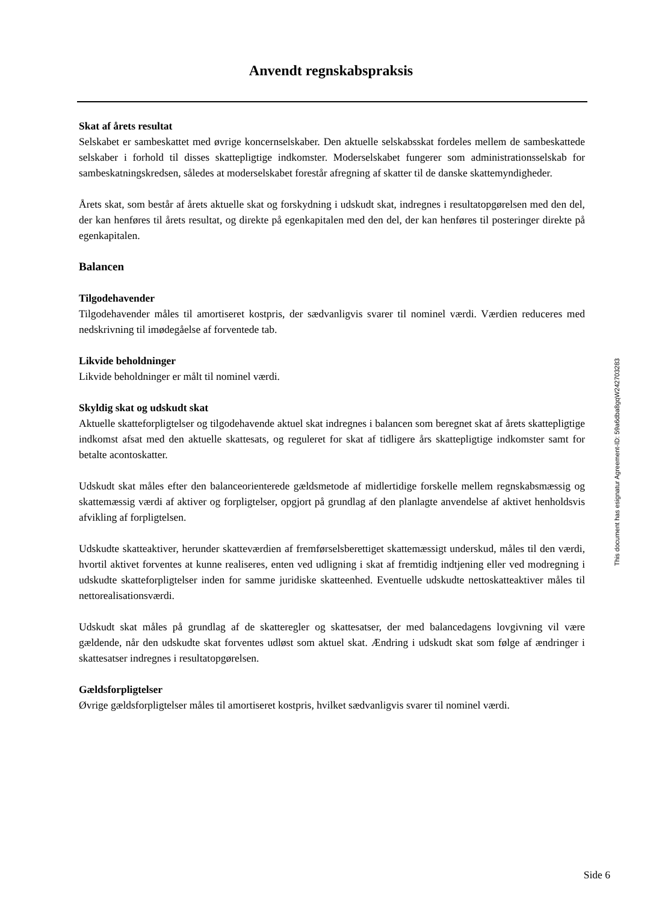Anvendt regnskabspraksis
Skat af årets resultat
Selskabet er sambeskattet med øvrige koncernselskaber. Den aktuelle selskabsskat fordeles mellem de sambeskattede selskaber i forhold til disses skattepligtige indkomster. Moderselskabet fungerer som administrationsselskab for sambeskatningskredsen, således at moderselskabet forestår afregning af skatter til de danske skattemyndigheder.
Årets skat, som består af årets aktuelle skat og forskydning i udskudt skat, indregnes i resultatopgørelsen med den del, der kan henføres til årets resultat, og direkte på egenkapitalen med den del, der kan henføres til posteringer direkte på egenkapitalen.
Balancen
Tilgodehavender
Tilgodehavender måles til amortiseret kostpris, der sædvanligvis svarer til nominel værdi. Værdien reduceres med nedskrivning til imødegåelse af forventede tab.
Likvide beholdninger
Likvide beholdninger er målt til nominel værdi.
Skyldig skat og udskudt skat
Aktuelle skatteforpligtelser og tilgodehavende aktuel skat indregnes i balancen som beregnet skat af årets skattepligtige indkomst afsat med den aktuelle skattesats, og reguleret for skat af tidligere års skattepligtige indkomster samt for betalte acontoskatter.
Udskudt skat måles efter den balanceorienterede gældsmetode af midlertidige forskelle mellem regnskabsmæssig og skattemæssig værdi af aktiver og forpligtelser, opgjort på grundlag af den planlagte anvendelse af aktivet henholdsvis afvikling af forpligtelsen.
Udskudte skatteaktiver, herunder skatteværdien af fremførselsberettiget skattemæssigt underskud, måles til den værdi, hvortil aktivet forventes at kunne realiseres, enten ved udligning i skat af fremtidig indtjening eller ved modregning i udskudte skatteforpligtelser inden for samme juridiske skatteenhed. Eventuelle udskudte nettoskatteaktiver måles til nettorealisationsværdi.
Udskudt skat måles på grundlag af de skatteregler og skattesatser, der med balancedagens lovgivning vil være gældende, når den udskudte skat forventes udløst som aktuel skat. Ændring i udskudt skat som følge af ændringer i skattesatser indregnes i resultatopgørelsen.
Gældsforpligtelser
Øvrige gældsforpligtelser måles til amortiseret kostpris, hvilket sædvanligvis svarer til nominel værdi.
This document has esignatur Agreement-ID: 59a6dba8gqW242703283
Side 6